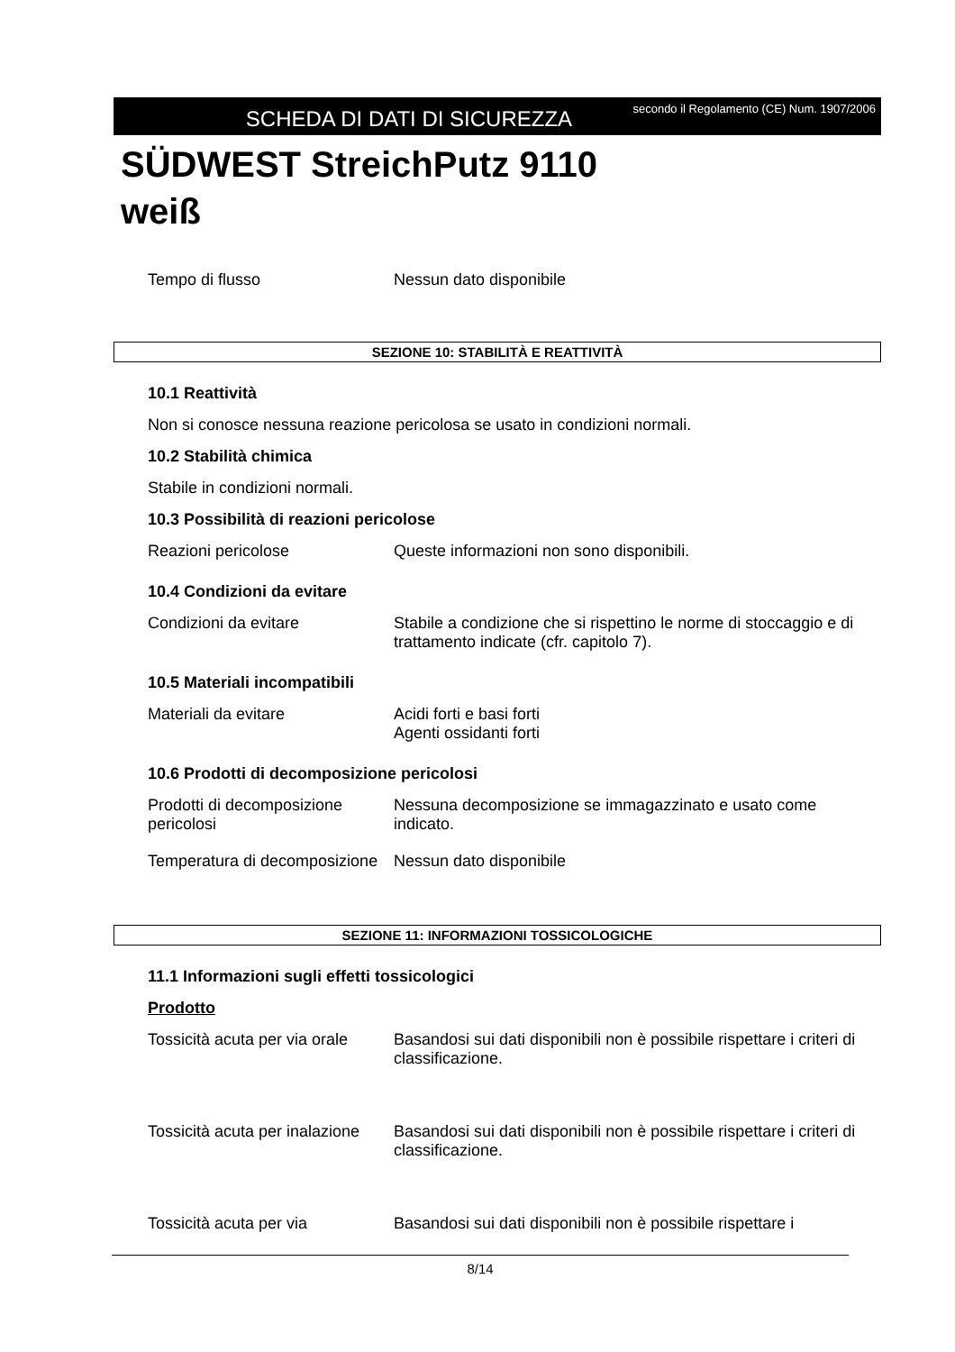SCHEDA DI DATI DI SICUREZZA
secondo il Regolamento (CE) Num. 1907/2006
SÜDWEST StreichPutz 9110
weiß
Tempo di flusso Nessun dato disponibile
SEZIONE 10: STABILITÀ E REATTIVITÀ
10.1 Reattività
Non si conosce nessuna reazione pericolosa se usato in condizioni normali.
10.2 Stabilità chimica
Stabile in condizioni normali.
10.3 Possibilità di reazioni pericolose
Reazioni pericolose Queste informazioni non sono disponibili.
10.4 Condizioni da evitare
Condizioni da evitare Stabile a condizione che si rispettino le norme di stoccaggio e di trattamento indicate (cfr. capitolo 7).
10.5 Materiali incompatibili
Materiali da evitare Acidi forti e basi forti
Agenti ossidanti forti
10.6 Prodotti di decomposizione pericolosi
Prodotti di decomposizione pericolosi
Nessuna decomposizione se immagazzinato e usato come indicato.
Temperatura di decomposizione
Nessun dato disponibile
SEZIONE 11: INFORMAZIONI TOSSICOLOGICHE
11.1 Informazioni sugli effetti tossicologici
Prodotto
Tossicità acuta per via orale
Basandosi sui dati disponibili non è possibile rispettare i criteri di classificazione.
Tossicità acuta per inalazione
Basandosi sui dati disponibili non è possibile rispettare i criteri di classificazione.
Tossicità acuta per via Basandosi sui dati disponibili non è possibile rispettare i
8/14